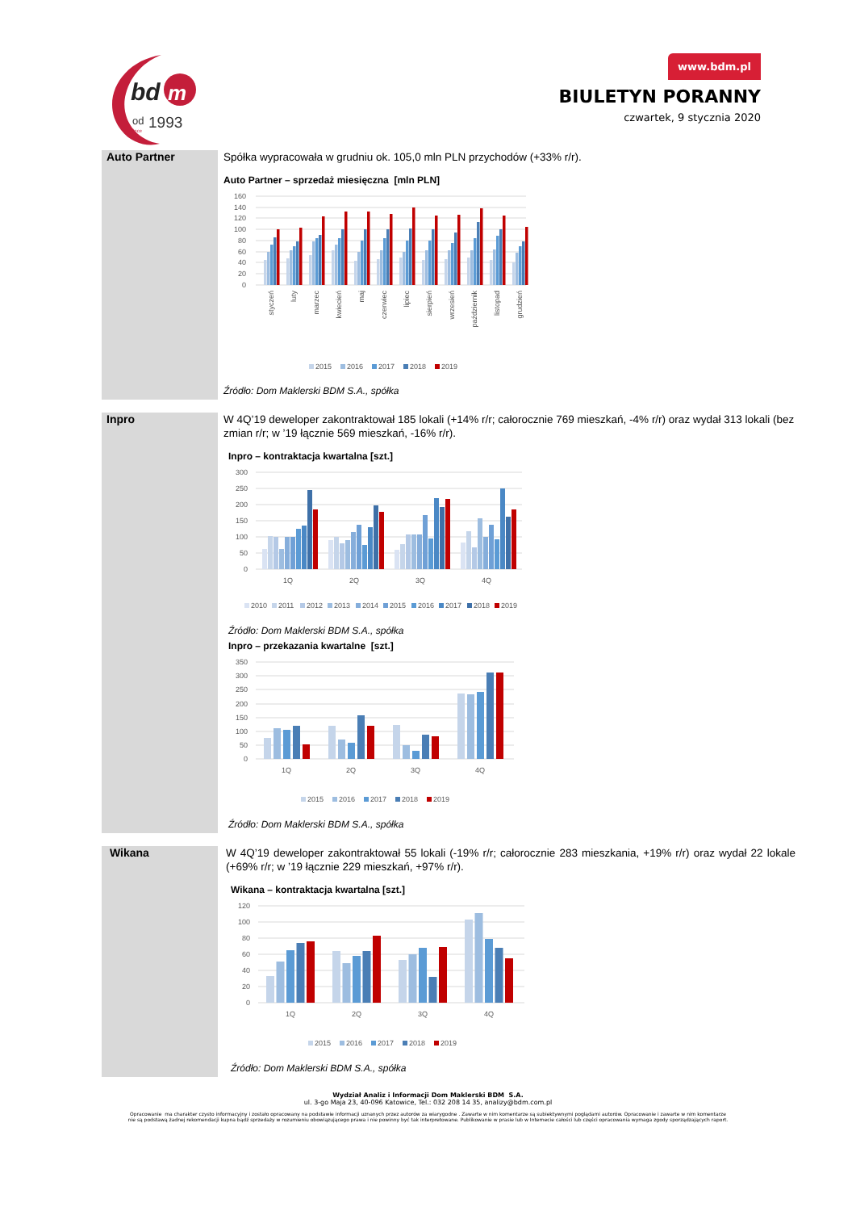bd
m
od
1993
since
www.bdm.pl
BIULETYN PORANNY
czwartek, 9 stycznia 2020
Auto Partner
Spółka wypracowała w grudniu ok. 105,0 mln PLN przychodów (+33% r/r).
Auto Partner – sprzedaż miesięczna [mln PLN]
160
140
120
100
80
60
40
20
0
styczeń
luty
marzec
kwiecień
maj
czerwiec
lipiec
sierpień
wrzesień
październik
listopad
grudzień
2015
2016
2017
2018
2019
Źródło: Dom Maklerski BDM S.A., spółka
Inpro
W 4Q’19 deweloper zakontraktował 185 lokali (+14% r/r; całorocznie 769 mieszkań, -4% r/r) oraz wydał 313 lokali (bez zmian r/r; w ’19 łącznie 569 mieszkań, -16% r/r).
Inpro – kontraktacja kwartalna [szt.]
300
250
200
150
100
50
0
1Q
2Q
3Q
4Q
2010
2011
2012
2013
2014
2015
2016
2017
2018
2019
Źródło: Dom Maklerski BDM S.A., spółka
Inpro – przekazania kwartalne [szt.]
350
300
250
200
150
100
50
0
1Q
2Q
3Q
4Q
2015
2016
2017
2018
2019
Źródło: Dom Maklerski BDM S.A., spółka
Wikana
W 4Q’19 deweloper zakontraktował 55 lokali (-19% r/r; całorocznie 283 mieszkania, +19% r/r) oraz wydał 22 lokale (+69% r/r; w ’19 łącznie 229 mieszkań, +97% r/r).
Wikana – kontraktacja kwartalna [szt.]
120
100
80
60
40
20
0
1Q
2Q
3Q
4Q
2015
2016
2017
2018
2019
Źródło: Dom Maklerski BDM S.A., spółka
Wydział Analiz i Informacji Dom Maklerski BDM S.A.
ul. 3-go Maja 23, 40-096 Katowice, Tel.: 032 208 14 35, analizy@bdm.com.pl
Opracowanie ma charakter czysto informacyjny i zostało opracowany na podstawie informacji uznanych przez autorów za wiarygodne . Zawarte w nim komentarze są subiektywnymi poglądami autorów. Opracowanie i zawarte w nim komentarze
nie są podstawą żadnej rekomendacji kupna bądź sprzedaży w rozumieniu obowiązującego prawa i nie powinny być tak interpretowane. Publikowanie w prasie lub w Internecie całości lub części opracowania wymaga zgody sporządzających raport.